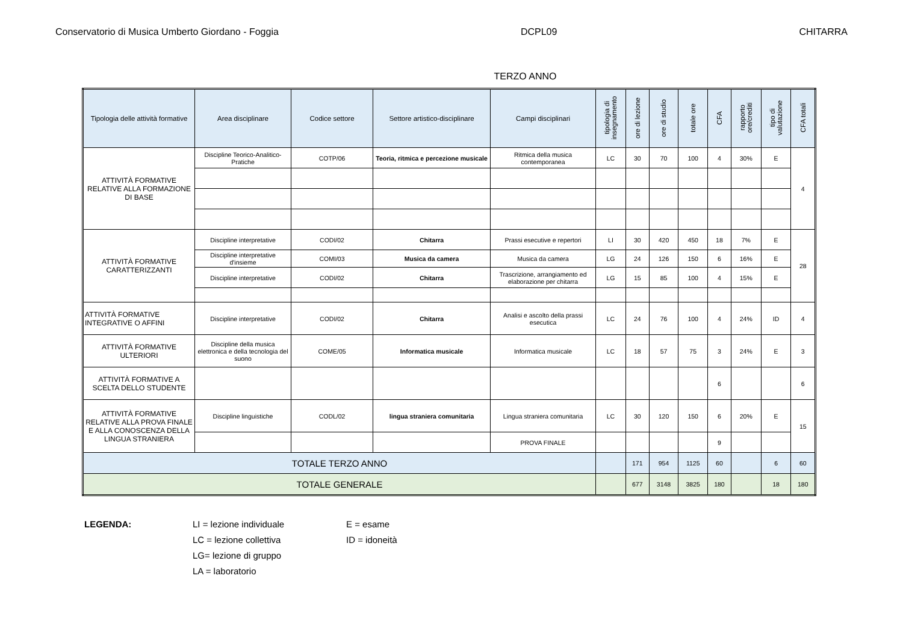Conservatorio di Musica Umberto Giordano - Foggia DCPL09 CHITARRA
TERZO ANNO
| Tipologia delle attività formative | Area disciplinare | Codice settore | Settore artistico-disciplinare | Campi disciplinari | tipologia di insegnamento | ore di lezione | ore di studio | totale ore | CFA | rapporto ore/crediti | tipo di valutazione | CFA totali |
| --- | --- | --- | --- | --- | --- | --- | --- | --- | --- | --- | --- | --- |
| ATTIVITÀ FORMATIVE RELATIVE ALLA FORMAZIONE DI BASE | Discipline Teorico-Analitico-Pratiche | COTP/06 | Teoria, ritmica e percezione musicale | Ritmica della musica contemporanea | LC | 30 | 70 | 100 | 4 | 30% | E | 4 |
| ATTIVITÀ FORMATIVE CARATTERIZZANTI | Discipline interpretative | CODI/02 | Chitarra | Prassi esecutive e repertori | LI | 30 | 420 | 450 | 18 | 7% | E | 28 |
| | Discipline interpretative d'insieme | COMI/03 | Musica da camera | Musica da camera | LG | 24 | 126 | 150 | 6 | 16% | E | |
| | Discipline interpretative | CODI/02 | Chitarra | Trascrizione, arrangiamento ed elaborazione per chitarra | LG | 15 | 85 | 100 | 4 | 15% | E | |
| ATTIVITÀ FORMATIVE INTEGRATIVE O AFFINI | Discipline interpretative | CODI/02 | Chitarra | Analisi e ascolto della prassi esecutica | LC | 24 | 76 | 100 | 4 | 24% | ID | 4 |
| ATTIVITÀ FORMATIVE ULTERIORI | Discipline della musica elettronica e della tecnologia del suono | COME/05 | Informatica musicale | Informatica musicale | LC | 18 | 57 | 75 | 3 | 24% | E | 3 |
| ATTIVITÀ FORMATIVE A SCELTA DELLO STUDENTE | | | | | | | | | 6 | | | 6 |
| ATTIVITÀ FORMATIVE RELATIVE ALLA PROVA FINALE E ALLA CONOSCENZA DELLA LINGUA STRANIERA | Discipline linguistiche | CODL/02 | lingua straniera comunitaria | Lingua straniera comunitaria | LC | 30 | 120 | 150 | 6 | 20% | E | 15 |
| | | | | PROVA FINALE | | | | | 9 | | | |
| TOTALE TERZO ANNO | | | | | | 171 | 954 | 1125 | 60 | | 6 | 60 |
| TOTALE GENERALE | | | | | | 677 | 3148 | 3825 | 180 | | 18 | 180 |
LEGENDA: LI = lezione individuale
LC = lezione collettiva
LG= lezione di gruppo
LA = laboratorio
E = esame
ID = idoneità